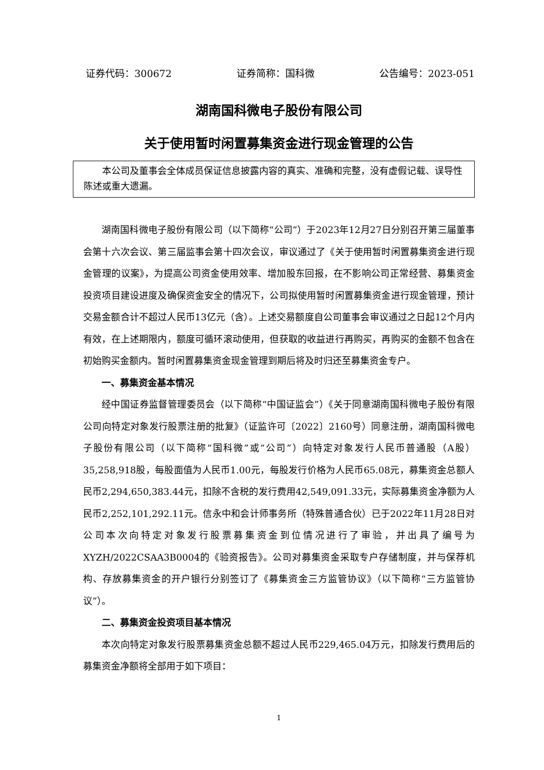证券代码：300672 证券简称：国科微 公告编号：2023-051
湖南国科微电子股份有限公司
关于使用暂时闲置募集资金进行现金管理的公告
本公司及董事会全体成员保证信息披露内容的真实、准确和完整，没有虚假记载、误导性陈述或重大遗漏。
湖南国科微电子股份有限公司（以下简称“公司”）于2023年12月27日分别召开第三届董事会第十六次会议、第三届监事会第十四次会议，审议通过了《关于使用暂时闲置募集资金进行现金管理的议案》，为提高公司资金使用效率、增加股东回报，在不影响公司正常经营、募集资金投资项目建设进度及确保资金安全的情况下，公司拟使用暂时闲置募集资金进行现金管理，预计交易金额合计不超过人民币13亿元（含）。上述交易额度自公司董事会审议通过之日起12个月内有效，在上述期限内，额度可循环滚动使用，但获取的收益进行再购买，再购买的金额不包含在初始购买金额内。暂时闲置募集资金现金管理到期后将及时归还至募集资金专户。
一、募集资金基本情况
经中国证券监督管理委员会（以下简称“中国证监会”）《关于同意湖南国科微电子股份有限公司向特定对象发行股票注册的批复》（证监许可〔2022〕2160号）同意注册，湖南国科微电子股份有限公司（以下简称“国科微”或“公司”）向特定对象发行人民币普通股（A股）35,258,918股，每股面值为人民币1.00元，每股发行价格为人民币65.08元，募集资金总额人民币2,294,650,383.44元，扣除不含税的发行费用42,549,091.33元，实际募集资金净额为人民币2,252,101,292.11元。信永中和会计师事务所（特殊普通合伙）已于2022年11月28日对公司本次向特定对象发行股票募集资金到位情况进行了审验，并出具了编号为XYZH/2022CSAA3B0004的《验资报告》。公司对募集资金采取专户存储制度，并与保荐机构、存放募集资金的开户银行分别签订了《募集资金三方监管协议》（以下简称“三方监管协议”）。
二、募集资金投资项目基本情况
本次向特定对象发行股票募集资金总额不超过人民币229,465.04万元，扣除发行费用后的募集资金净额将全部用于如下项目：
1